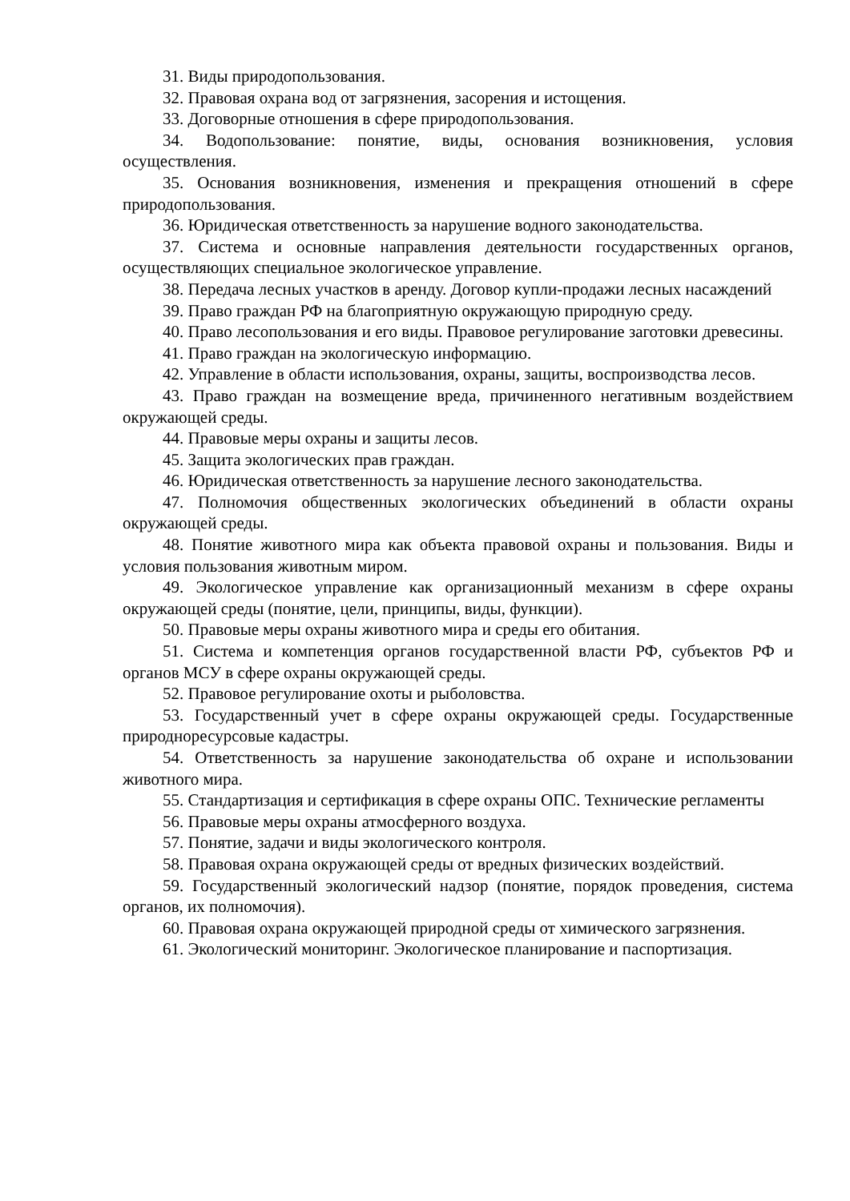31. Виды природопользования.
32. Правовая охрана вод от загрязнения, засорения и истощения.
33. Договорные отношения в сфере природопользования.
34. Водопользование: понятие, виды, основания возникновения, условия осуществления.
35. Основания возникновения, изменения и прекращения отношений в сфере природопользования.
36. Юридическая ответственность за нарушение водного законодательства.
37. Система и основные направления деятельности государственных органов, осуществляющих специальное экологическое управление.
38. Передача лесных участков в аренду. Договор купли-продажи лесных насаждений
39. Право граждан РФ на благоприятную окружающую природную среду.
40. Право лесопользования и его виды. Правовое регулирование заготовки древесины.
41. Право граждан на экологическую информацию.
42. Управление в области использования, охраны, защиты, воспроизводства лесов.
43. Право граждан на возмещение вреда, причиненного негативным воздействием окружающей среды.
44. Правовые меры охраны и защиты лесов.
45. Защита экологических прав граждан.
46. Юридическая ответственность за нарушение лесного законодательства.
47. Полномочия общественных экологических объединений в области охраны окружающей среды.
48. Понятие животного мира как объекта правовой охраны и пользования. Виды и условия пользования животным миром.
49. Экологическое управление как организационный механизм в сфере охраны окружающей среды (понятие, цели, принципы, виды, функции).
50. Правовые меры охраны животного мира и среды его обитания.
51. Система и компетенция органов государственной власти РФ, субъектов РФ и органов МСУ в сфере охраны окружающей среды.
52. Правовое регулирование охоты и рыболовства.
53. Государственный учет в сфере охраны окружающей среды. Государственные природноресурсовые кадастры.
54. Ответственность за нарушение законодательства об охране и использовании животного мира.
55. Стандартизация и сертификация в сфере охраны ОПС. Технические регламенты
56. Правовые меры охраны атмосферного воздуха.
57. Понятие, задачи и виды экологического контроля.
58. Правовая охрана окружающей среды от вредных физических воздействий.
59. Государственный экологический надзор (понятие, порядок проведения, система органов, их полномочия).
60. Правовая охрана окружающей природной среды от химического загрязнения.
61. Экологический мониторинг. Экологическое планирование и паспортизация.